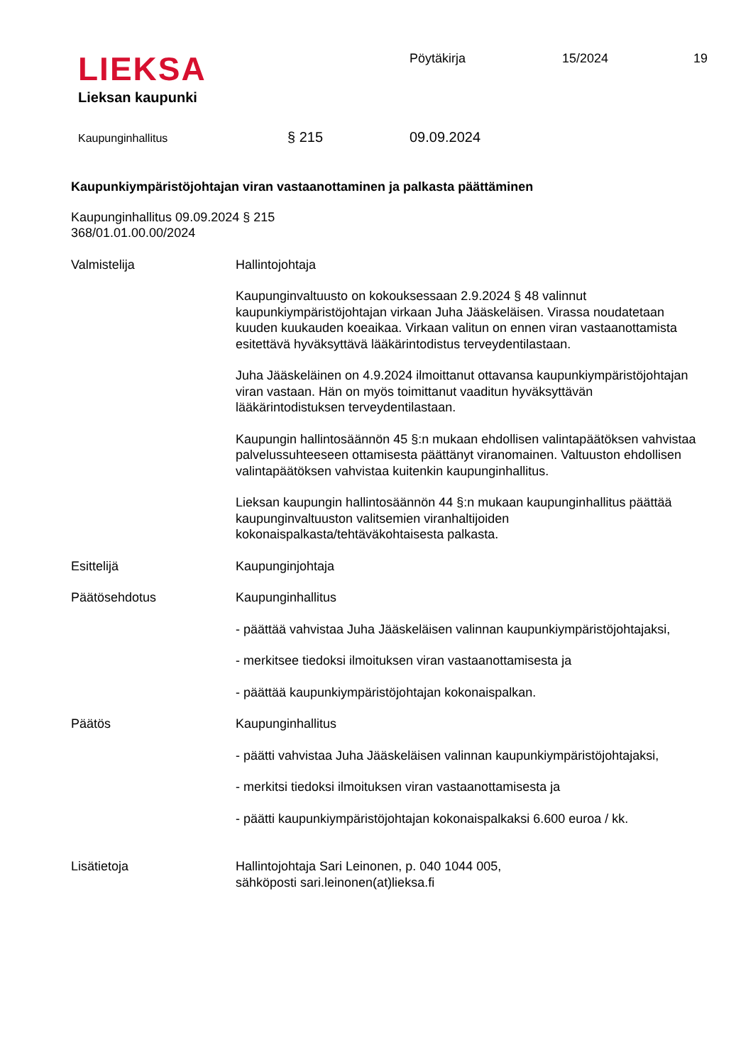LIEKSA
Lieksan kaupunki
Pöytäkirja 15/2024 19
Kaupunginhallitus § 215 09.09.2024
Kaupunkiympäristöjohtajan viran vastaanottaminen ja palkasta päättäminen
Kaupunginhallitus 09.09.2024 § 215
368/01.01.00.00/2024
Valmistelija Hallintojohtaja
Kaupunginvaltuusto on kokouksessaan 2.9.2024 § 48 valinnut kaupunkiympäristöjohtajan virkaan Juha Jääskeläisen. Virassa noudatetaan kuuden kuukauden koeaikaa. Virkaan valitun on ennen viran vastaanottamista esitettävä hyväksyttävä lääkärintodistus terveydentilastaan.
Juha Jääskeläinen on 4.9.2024 ilmoittanut ottavansa kaupunkiympäristöjohtajan viran vastaan. Hän on myös toimittanut vaaditun hyväksyttävän lääkärintodistuksen terveydentilastaan.
Kaupungin hallintosäännön 45 §:n mukaan ehdollisen valintapäätöksen vahvistaa palvelussuhteeseen ottamisesta päättänyt viranomainen. Valtuuston ehdollisen valintapäätöksen vahvistaa kuitenkin kaupunginhallitus.
Lieksan kaupungin hallintosäännön 44 §:n mukaan kaupunginhallitus päättää kaupunginvaltuuston valitsemien viranhaltijoiden kokonaispalkasta/tehtäväkohtaisesta palkasta.
Esittelijä Kaupunginjohtaja
Päätösehdotus Kaupunginhallitus
- päättää vahvistaa Juha Jääskeläisen valinnan kaupunkiympäristöjohtajaksi,
- merkitsee tiedoksi ilmoituksen viran vastaanottamisesta ja
- päättää kaupunkiympäristöjohtajan kokonaispalkan.
Päätös Kaupunginhallitus
- päätti vahvistaa Juha Jääskeläisen valinnan kaupunkiympäristöjohtajaksi,
- merkitsi tiedoksi ilmoituksen viran vastaanottamisesta ja
- päätti kaupunkiympäristöjohtajan kokonaispalkaksi 6.600 euroa / kk.
Lisätietoja Hallintojohtaja Sari Leinonen, p. 040 1044 005,
sähköposti sari.leinonen(at)lieksa.fi